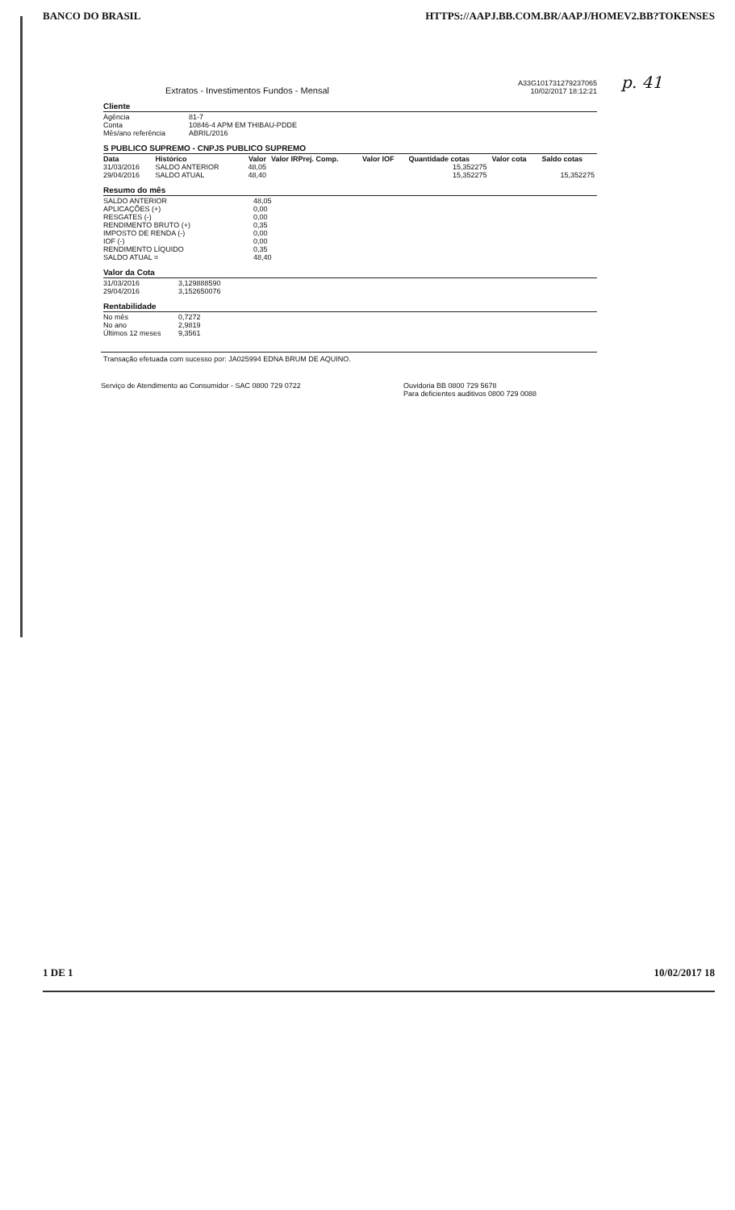BANCO DO BRASIL HTTPS://AAPJ.BB.COM.BR/AAPJ/HOMEV2.BB?TOKENSES
p. 41
Extratos - Investimentos Fundos - Mensal A33G101731279237065
10/02/2017 18:12:21
Cliente
| Agência | 81-7 |
| Conta | 10846-4 APM EM THIBAU-PDDE |
| Mês/ano referência | ABRIL/2016 |
S PUBLICO SUPREMO - CNPJS PUBLICO SUPREMO
| Data | Histórico | Valor | Valor IRPrej. Comp. | Valor IOF | Quantidade cotas | Valor cota | Saldo cotas |
| --- | --- | --- | --- | --- | --- | --- | --- |
| 31/03/2016 | SALDO ANTERIOR | 48,05 | | | 15,352275 | | |
| 29/04/2016 | SALDO ATUAL | 48,40 | | | 15,352275 | | 15,352275 |
Resumo do mês
| SALDO ANTERIOR | 48,05 |
| APLICAÇÕES (+) | 0,00 |
| RESGATES (-) | 0,00 |
| RENDIMENTO BRUTO (+) | 0,35 |
| IMPOSTO DE RENDA (-) | 0,00 |
| IOF (-) | 0,00 |
| RENDIMENTO LÍQUIDO | 0,35 |
| SALDO ATUAL = | 48,40 |
Valor da Cota
| 31/03/2016 | 3,129888590 |
| 29/04/2016 | 3,152650076 |
Rentabilidade
| No mês | 0,7272 |
| No ano | 2,9819 |
| Últimos 12 meses | 9,3561 |
Transação efetuada com sucesso por: JA025994 EDNA BRUM DE AQUINO.
Serviço de Atendimento ao Consumidor - SAC 0800 729 0722 Ouvidoria BB 0800 729 5678
Para deficientes auditivos 0800 729 0088
1 DE 1 10/02/2017 18